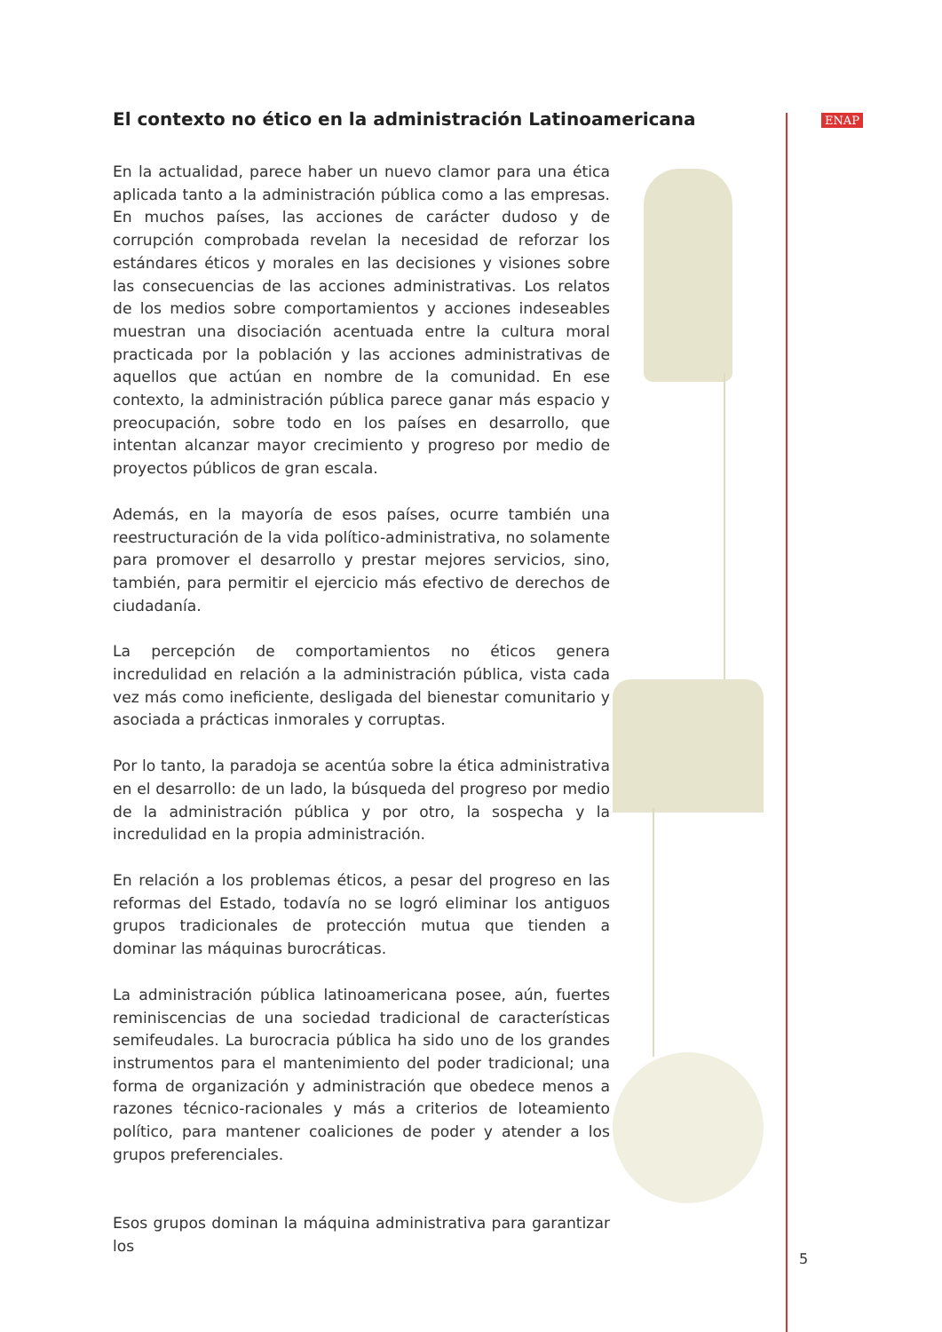ENAP
El contexto no ético en la administración Latinoamericana
En la actualidad, parece haber un nuevo clamor para una ética aplicada tanto a la administración pública como a las empresas. En muchos países, las acciones de carácter dudoso y de corrupción comprobada revelan la necesidad de reforzar los estándares éticos y morales en las decisiones y visiones sobre las consecuencias de las acciones administrativas. Los relatos de los medios sobre comportamientos y acciones indeseables muestran una disociación acentuada entre la cultura moral practicada por la población y las acciones administrativas de aquellos que actúan en nombre de la comunidad. En ese contexto, la administración pública parece ganar más espacio y preocupación, sobre todo en los países en desarrollo, que intentan alcanzar mayor crecimiento y progreso por medio de proyectos públicos de gran escala.
Además, en la mayoría de esos países, ocurre también una reestructuración de la vida político-administrativa, no solamente para promover el desarrollo y prestar mejores servicios, sino, también, para permitir el ejercicio más efectivo de derechos de ciudadanía.
La percepción de comportamientos no éticos genera incredulidad en relación a la administración pública, vista cada vez más como ineficiente, desligada del bienestar comunitario y asociada a prácticas inmorales y corruptas.
Por lo tanto, la paradoja se acentúa sobre la ética administrativa en el desarrollo: de un lado, la búsqueda del progreso por medio de la administración pública y por otro, la sospecha y la incredulidad en la propia administración.
En relación a los problemas éticos, a pesar del progreso en las reformas del Estado, todavía no se logró eliminar los antiguos grupos tradicionales de protección mutua que tienden a dominar las máquinas burocráticas.
La administración pública latinoamericana posee, aún, fuertes reminiscencias de una sociedad tradicional de características semifeudales. La burocracia pública ha sido uno de los grandes instrumentos para el mantenimiento del poder tradicional; una forma de organización y administración que obedece menos a razones técnico-racionales y más a criterios de loteamiento político, para mantener coaliciones de poder y atender a los grupos preferenciales.
Esos grupos dominan la máquina administrativa para garantizar los
5